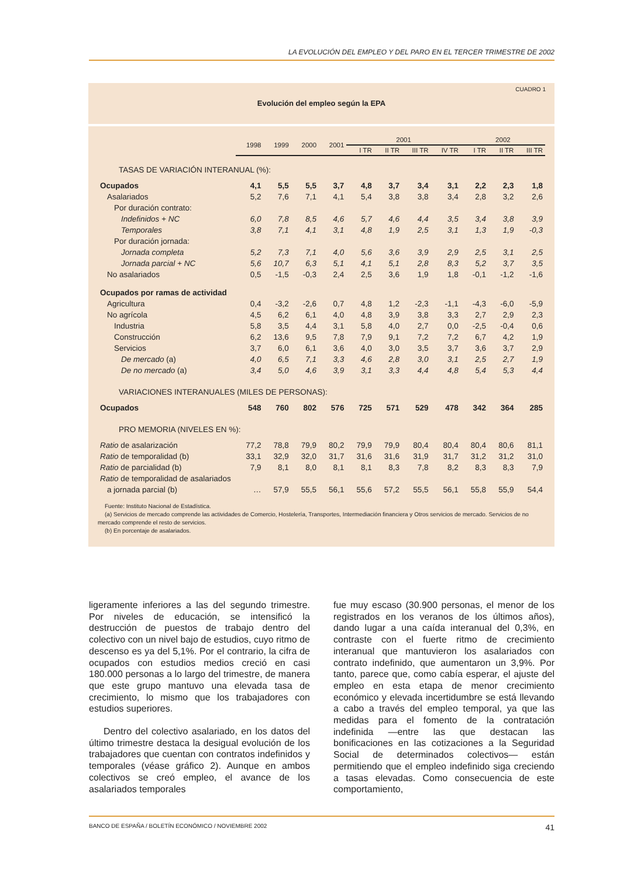LA EVOLUCIÓN DEL EMPLEO Y DEL PARO EN EL TERCER TRIMESTRE DE 2002
CUADRO 1
Evolución del empleo según la EPA
| | 1998 | 1999 | 2000 | 2001 | 2001 | | | | 2002 | | |
| --- | --- | --- | --- | --- | --- | --- | --- | --- | --- | --- | --- |
| | | | | | I TR | II TR | III TR | IV TR | I TR | II TR | III TR |
| TASAS DE VARIACIÓN INTERANUAL (%): | | | | | | | | | | | |
| Ocupados | 4,1 | 5,5 | 5,5 | 3,7 | 4,8 | 3,7 | 3,4 | 3,1 | 2,2 | 2,3 | 1,8 |
| Asalariados | 5,2 | 7,6 | 7,1 | 4,1 | 5,4 | 3,8 | 3,8 | 3,4 | 2,8 | 3,2 | 2,6 |
| Por duración contrato: | | | | | | | | | | | |
| Indefinidos + NC | 6,0 | 7,8 | 8,5 | 4,6 | 5,7 | 4,6 | 4,4 | 3,5 | 3,4 | 3,8 | 3,9 |
| Temporales | 3,8 | 7,1 | 4,1 | 3,1 | 4,8 | 1,9 | 2,5 | 3,1 | 1,3 | 1,9 | -0,3 |
| Por duración jornada: | | | | | | | | | | | |
| Jornada completa | 5,2 | 7,3 | 7,1 | 4,0 | 5,6 | 3,6 | 3,9 | 2,9 | 2,5 | 3,1 | 2,5 |
| Jornada parcial + NC | 5,6 | 10,7 | 6,3 | 5,1 | 4,1 | 5,1 | 2,8 | 8,3 | 5,2 | 3,7 | 3,5 |
| No asalariados | 0,5 | -1,5 | -0,3 | 2,4 | 2,5 | 3,6 | 1,9 | 1,8 | -0,1 | -1,2 | -1,6 |
| Ocupados por ramas de actividad | | | | | | | | | | | |
| Agricultura | 0,4 | -3,2 | -2,6 | 0,7 | 4,8 | 1,2 | -2,3 | -1,1 | -4,3 | -6,0 | -5,9 |
| No agrícola | 4,5 | 6,2 | 6,1 | 4,0 | 4,8 | 3,9 | 3,8 | 3,3 | 2,7 | 2,9 | 2,3 |
| Industria | 5,8 | 3,5 | 4,4 | 3,1 | 5,8 | 4,0 | 2,7 | 0,0 | -2,5 | -0,4 | 0,6 |
| Construcción | 6,2 | 13,6 | 9,5 | 7,8 | 7,9 | 9,1 | 7,2 | 7,2 | 6,7 | 4,2 | 1,9 |
| Servicios | 3,7 | 6,0 | 6,1 | 3,6 | 4,0 | 3,0 | 3,5 | 3,7 | 3,6 | 3,7 | 2,9 |
| De mercado (a) | 4,0 | 6,5 | 7,1 | 3,3 | 4,6 | 2,8 | 3,0 | 3,1 | 2,5 | 2,7 | 1,9 |
| De no mercado (a) | 3,4 | 5,0 | 4,6 | 3,9 | 3,1 | 3,3 | 4,4 | 4,8 | 5,4 | 5,3 | 4,4 |
| VARIACIONES INTERANUALES (MILES DE PERSONAS): | | | | | | | | | | | |
| Ocupados | 548 | 760 | 802 | 576 | 725 | 571 | 529 | 478 | 342 | 364 | 285 |
| PRO MEMORIA (NIVELES EN %): | | | | | | | | | | | |
| Ratio de asalarización | 77,2 | 78,8 | 79,9 | 80,2 | 79,9 | 79,9 | 80,4 | 80,4 | 80,4 | 80,6 | 81,1 |
| Ratio de temporalidad (b) | 33,1 | 32,9 | 32,0 | 31,7 | 31,6 | 31,6 | 31,9 | 31,7 | 31,2 | 31,2 | 31,0 |
| Ratio de parcialidad (b) | 7,9 | 8,1 | 8,0 | 8,1 | 8,1 | 8,3 | 7,8 | 8,2 | 8,3 | 8,3 | 7,9 |
| Ratio de temporalidad de asalariados | | | | | | | | | | | |
| a jornada parcial (b) | … | 57,9 | 55,5 | 56,1 | 55,6 | 57,2 | 55,5 | 56,1 | 55,8 | 55,9 | 54,4 |
Fuente: Instituto Nacional de Estadística.
(a) Servicios de mercado comprende las actividades de Comercio, Hostelería, Transportes, Intermediación financiera y Otros servicios de mercado. Servicios de no mercado comprende el resto de servicios.
(b) En porcentaje de asalariados.
ligeramente inferiores a las del segundo trimestre. Por niveles de educación, se intensificó la destrucción de puestos de trabajo dentro del colectivo con un nivel bajo de estudios, cuyo ritmo de descenso es ya del 5,1%. Por el contrario, la cifra de ocupados con estudios medios creció en casi 180.000 personas a lo largo del trimestre, de manera que este grupo mantuvo una elevada tasa de crecimiento, lo mismo que los trabajadores con estudios superiores.
Dentro del colectivo asalariado, en los datos del último trimestre destaca la desigual evolución de los trabajadores que cuentan con contratos indefinidos y temporales (véase gráfico 2). Aunque en ambos colectivos se creó empleo, el avance de los asalariados temporales
fue muy escaso (30.900 personas, el menor de los registrados en los veranos de los últimos años), dando lugar a una caída interanual del 0,3%, en contraste con el fuerte ritmo de crecimiento interanual que mantuvieron los asalariados con contrato indefinido, que aumentaron un 3,9%. Por tanto, parece que, como cabía esperar, el ajuste del empleo en esta etapa de menor crecimiento económico y elevada incertidumbre se está llevando a cabo a través del empleo temporal, ya que las medidas para el fomento de la contratación indefinida —entre las que destacan las bonificaciones en las cotizaciones a la Seguridad Social de determinados colectivos— están permitiendo que el empleo indefinido siga creciendo a tasas elevadas. Como consecuencia de este comportamiento,
BANCO DE ESPAÑA / BOLETÍN ECONÓMICO / NOVIEMBRE 2002 41